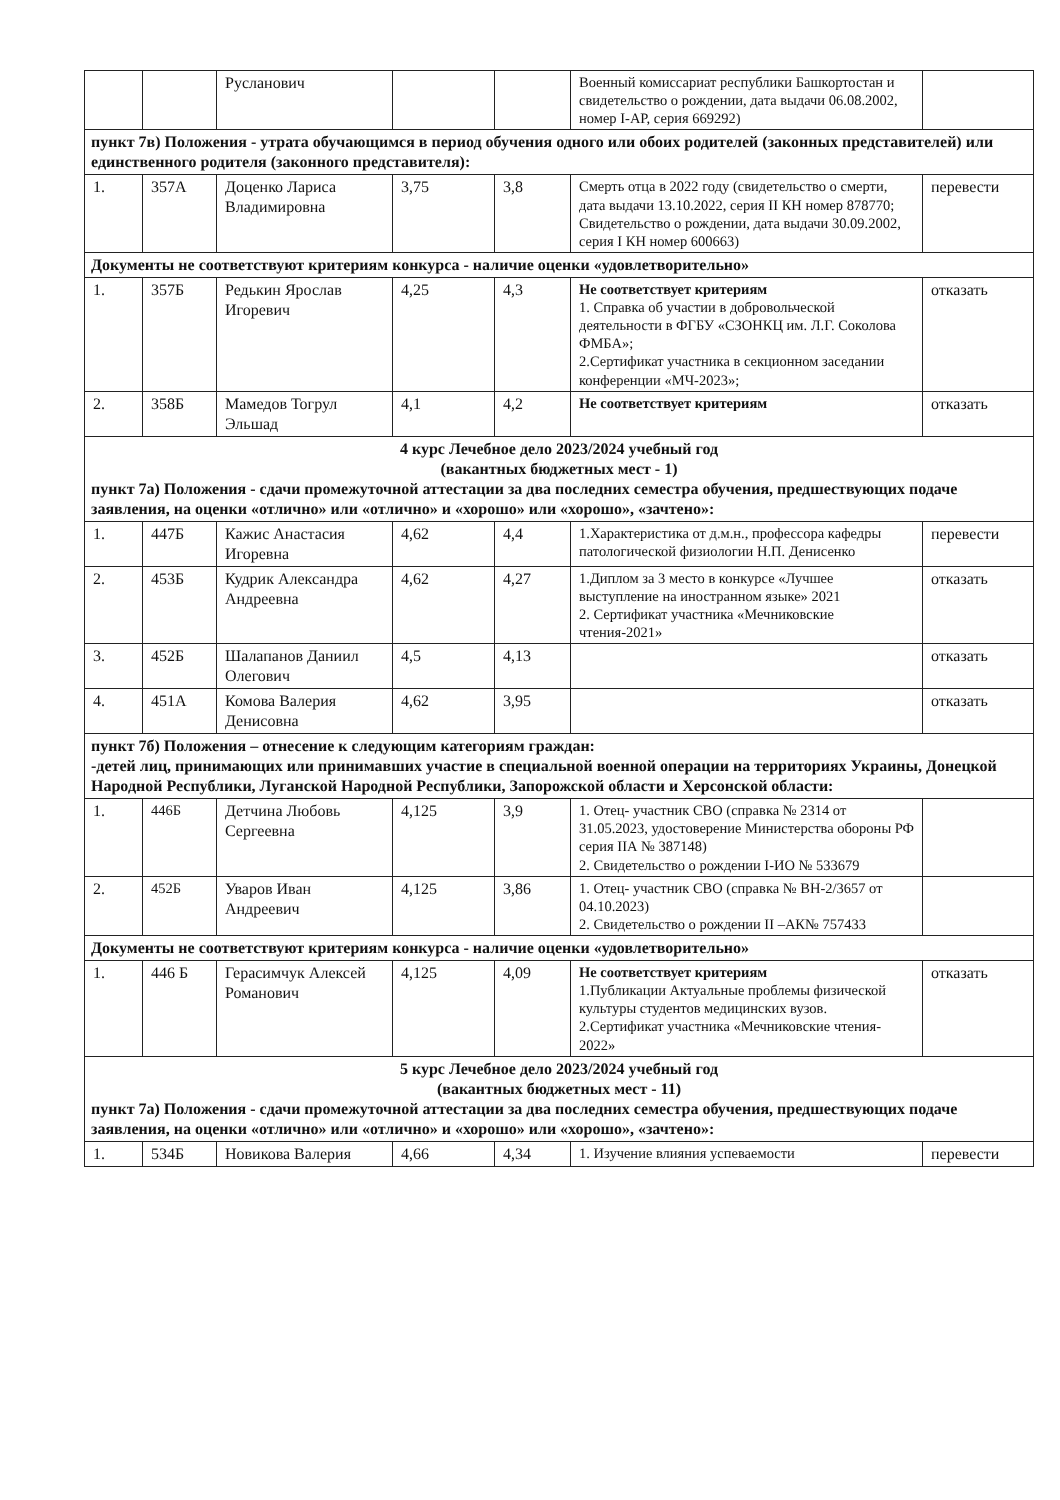| | | Русланович | | | Военный комиссариат республики Башкортостан и свидетельство о рождении, дата выдачи 06.08.2002, номер I-АР, серия 669292) | |
| пункт 7в) Положения - утрата обучающимся в период обучения одного или обоих родителей (законных представителей) или единственного родителя (законного представителя): | | | | | | |
| 1. | 357А | Доценко Лариса Владимировна | 3,75 | 3,8 | Смерть отца в 2022 году (свидетельство о смерти, дата выдачи 13.10.2022, серия II КН номер 878770; Свидетельство о рождении, дата выдачи 30.09.2002, серия I КН номер 600663) | перевести |
| Документы не соответствуют критериям конкурса - наличие оценки «удовлетворительно» | | | | | | |
| 1. | 357Б | Редькин Ярослав Игоревич | 4,25 | 4,3 | Не соответствует критериям 1. Справка об участии в добровольческой деятельности в ФГБУ «СЗОНКЦ им. Л.Г. Соколова ФМБА»; 2.Сертификат участника в секционном заседании конференции «МЧ-2023»; | отказать |
| 2. | 358Б | Мамедов Тогрул Эльшад | 4,1 | 4,2 | Не соответствует критериям | отказать |
| 4 курс Лечебное дело 2023/2024 учебный год (вакантных бюджетных мест - 1) пункт 7а) Положения - сдачи промежуточной аттестации за два последних семестра обучения, предшествующих подаче заявления, на оценки «отлично» или «отлично» и «хорошо» или «хорошо», «зачтено»: | | | | | | |
| 1. | 447Б | Кажис Анастасия Игоревна | 4,62 | 4,4 | 1.Характеристика от д.м.н., профессора кафедры патологической физиологии Н.П. Денисенко | перевести |
| 2. | 453Б | Кудрик Александра Андреевна | 4,62 | 4,27 | 1.Диплом за 3 место в конкурсе «Лучшее выступление на иностранном языке» 2021 2. Сертификат участника «Мечниковские чтения-2021» | отказать |
| 3. | 452Б | Шалапанов Даниил Олегович | 4,5 | 4,13 | | отказать |
| 4. | 451А | Комова Валерия Денисовна | 4,62 | 3,95 | | отказать |
| пункт 7б) Положения – отнесение к следующим категориям граждан: -детей лиц, принимающих или принимавших участие в специальной военной операции на территориях Украины, Донецкой Народной Республики, Луганской Народной Республики, Запорожской области и Херсонской области: | | | | | | |
| 1. | 446Б | Детчина Любовь Сергеевна | 4,125 | 3,9 | 1. Отец- участник СВО (справка № 2314 от 31.05.2023, удостоверение Министерства обороны РФ серия IIА № 387148) 2. Свидетельство о рождении I-ИО № 533679 | |
| 2. | 452Б | Уваров Иван Андреевич | 4,125 | 3,86 | 1. Отец- участник СВО (справка № ВН-2/3657 от 04.10.2023) 2. Свидетельство о рождении II –АК№ 757433 | |
| Документы не соответствуют критериям конкурса - наличие оценки «удовлетворительно» | | | | | | |
| 1. | 446 Б | Герасимчук Алексей Романович | 4,125 | 4,09 | Не соответствует критериям 1.Публикации Актуальные проблемы физической культуры студентов медицинских вузов. 2.Сертификат участника «Мечниковские чтения- 2022» | отказать |
| 5 курс Лечебное дело 2023/2024 учебный год (вакантных бюджетных мест - 11) пункт 7а) Положения - сдачи промежуточной аттестации за два последних семестра обучения, предшествующих подаче заявления, на оценки «отлично» или «отлично» и «хорошо» или «хорошо», «зачтено»: | | | | | | |
| 1. | 534Б | Новикова Валерия | 4,66 | 4,34 | 1. Изучение влияния успеваемости | перевести |